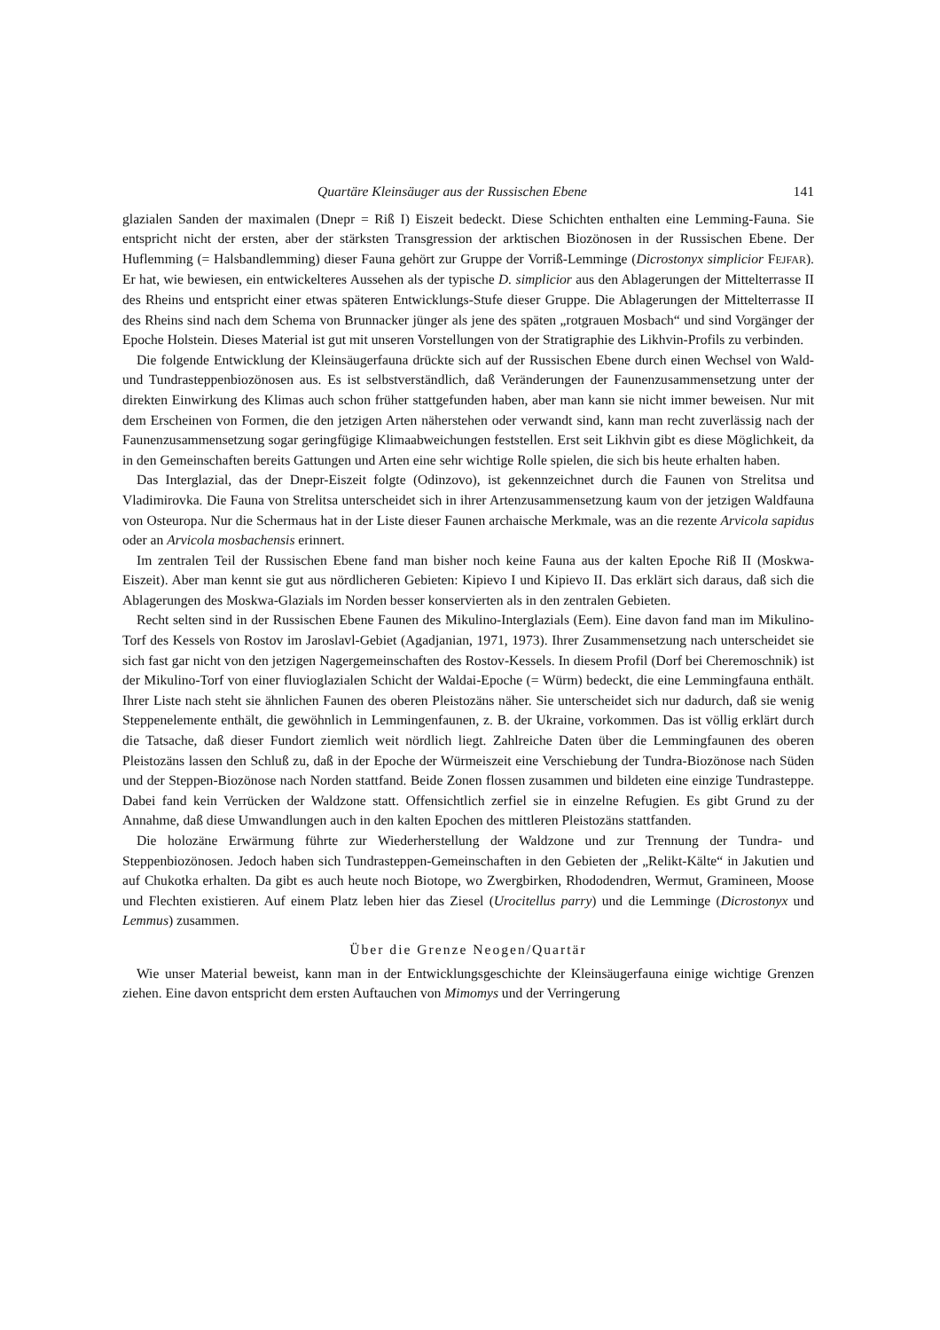Quartäre Kleinsäuger aus der Russischen Ebene 141
glazialen Sanden der maximalen (Dnepr = Riß I) Eiszeit bedeckt. Diese Schichten enthalten eine Lemming-Fauna. Sie entspricht nicht der ersten, aber der stärksten Transgression der arktischen Biozönosen in der Russischen Ebene. Der Huflemming (= Halsbandlemming) dieser Fauna gehört zur Gruppe der Vorriß-Lemminge (Dicrostonyx simplicior FEJFAR). Er hat, wie bewiesen, ein entwickelteres Aussehen als der typische D. simplicior aus den Ablagerungen der Mittelterrasse II des Rheins und entspricht einer etwas späteren Entwicklungs-Stufe dieser Gruppe. Die Ablagerungen der Mittelterrasse II des Rheins sind nach dem Schema von Brunnacker jünger als jene des späten „rotgrauen Mosbach“ und sind Vorgänger der Epoche Holstein. Dieses Material ist gut mit unseren Vorstellungen von der Stratigraphie des Likhvin-Profils zu verbinden.
Die folgende Entwicklung der Kleinsäugerfauna drückte sich auf der Russischen Ebene durch einen Wechsel von Wald- und Tundrasteppenbiozönosen aus. Es ist selbstverständlich, daß Veränderungen der Faunenzusammensetzung unter der direkten Einwirkung des Klimas auch schon früher stattgefunden haben, aber man kann sie nicht immer beweisen. Nur mit dem Erscheinen von Formen, die den jetzigen Arten näherstehen oder verwandt sind, kann man recht zuverlässig nach der Faunenzusammensetzung sogar geringfügige Klimaabweichungen feststellen. Erst seit Likhvin gibt es diese Möglichkeit, da in den Gemeinschaften bereits Gattungen und Arten eine sehr wichtige Rolle spielen, die sich bis heute erhalten haben.
Das Interglazial, das der Dnepr-Eiszeit folgte (Odinzovo), ist gekennzeichnet durch die Faunen von Strelitsa und Vladimirovka. Die Fauna von Strelitsa unterscheidet sich in ihrer Artenzusammensetzung kaum von der jetzigen Waldfauna von Osteuropa. Nur die Schermaus hat in der Liste dieser Faunen archaische Merkmale, was an die rezente Arvicola sapidus oder an Arvicola mosbachensis erinnert.
Im zentralen Teil der Russischen Ebene fand man bisher noch keine Fauna aus der kalten Epoche Riß II (Moskwa-Eiszeit). Aber man kennt sie gut aus nördlicheren Gebieten: Kipievo I und Kipievo II. Das erklärt sich daraus, daß sich die Ablagerungen des Moskwa-Glazials im Norden besser konservierten als in den zentralen Gebieten.
Recht selten sind in der Russischen Ebene Faunen des Mikulino-Interglazials (Eem). Eine davon fand man im Mikulino-Torf des Kessels von Rostov im Jaroslavl-Gebiet (Agadjanian, 1971, 1973). Ihrer Zusammensetzung nach unterscheidet sie sich fast gar nicht von den jetzigen Nagergemeinschaften des Rostov-Kessels. In diesem Profil (Dorf bei Cheremoschnik) ist der Mikulino-Torf von einer fluvioglazialen Schicht der Waldai-Epoche (= Würm) bedeckt, die eine Lemmingfauna enthält. Ihrer Liste nach steht sie ähnlichen Faunen des oberen Pleistozäns näher. Sie unterscheidet sich nur dadurch, daß sie wenig Steppenelemente enthält, die gewöhnlich in Lemmingenfaunen, z. B. der Ukraine, vorkommen. Das ist völlig erklärt durch die Tatsache, daß dieser Fundort ziemlich weit nördlich liegt. Zahlreiche Daten über die Lemmingfaunen des oberen Pleistozäns lassen den Schluß zu, daß in der Epoche der Würmeiszeit eine Verschiebung der Tundra-Biozönose nach Süden und der Steppen-Biozönose nach Norden stattfand. Beide Zonen flossen zusammen und bildeten eine einzige Tundrasteppe. Dabei fand kein Verrücken der Waldzone statt. Offensichtlich zerfiel sie in einzelne Refugien. Es gibt Grund zu der Annahme, daß diese Umwandlungen auch in den kalten Epochen des mittleren Pleistozäns stattfanden.
Die holozäne Erwärmung führte zur Wiederherstellung der Waldzone und zur Trennung der Tundra- und Steppenbiozönosen. Jedoch haben sich Tundrasteppen-Gemeinschaften in den Gebieten der „Relikt-Kälte“ in Jakutien und auf Chukotka erhalten. Da gibt es auch heute noch Biotope, wo Zwergbirken, Rhododendren, Wermut, Gramineen, Moose und Flechten existieren. Auf einem Platz leben hier das Ziesel (Urocitellus parry) und die Lemminge (Dicrostonyx und Lemmus) zusammen.
Über die Grenze Neogen/Quartär
Wie unser Material beweist, kann man in der Entwicklungsgeschichte der Kleinsäugerfauna einige wichtige Grenzen ziehen. Eine davon entspricht dem ersten Auftauchen von Mimomys und der Verringerung